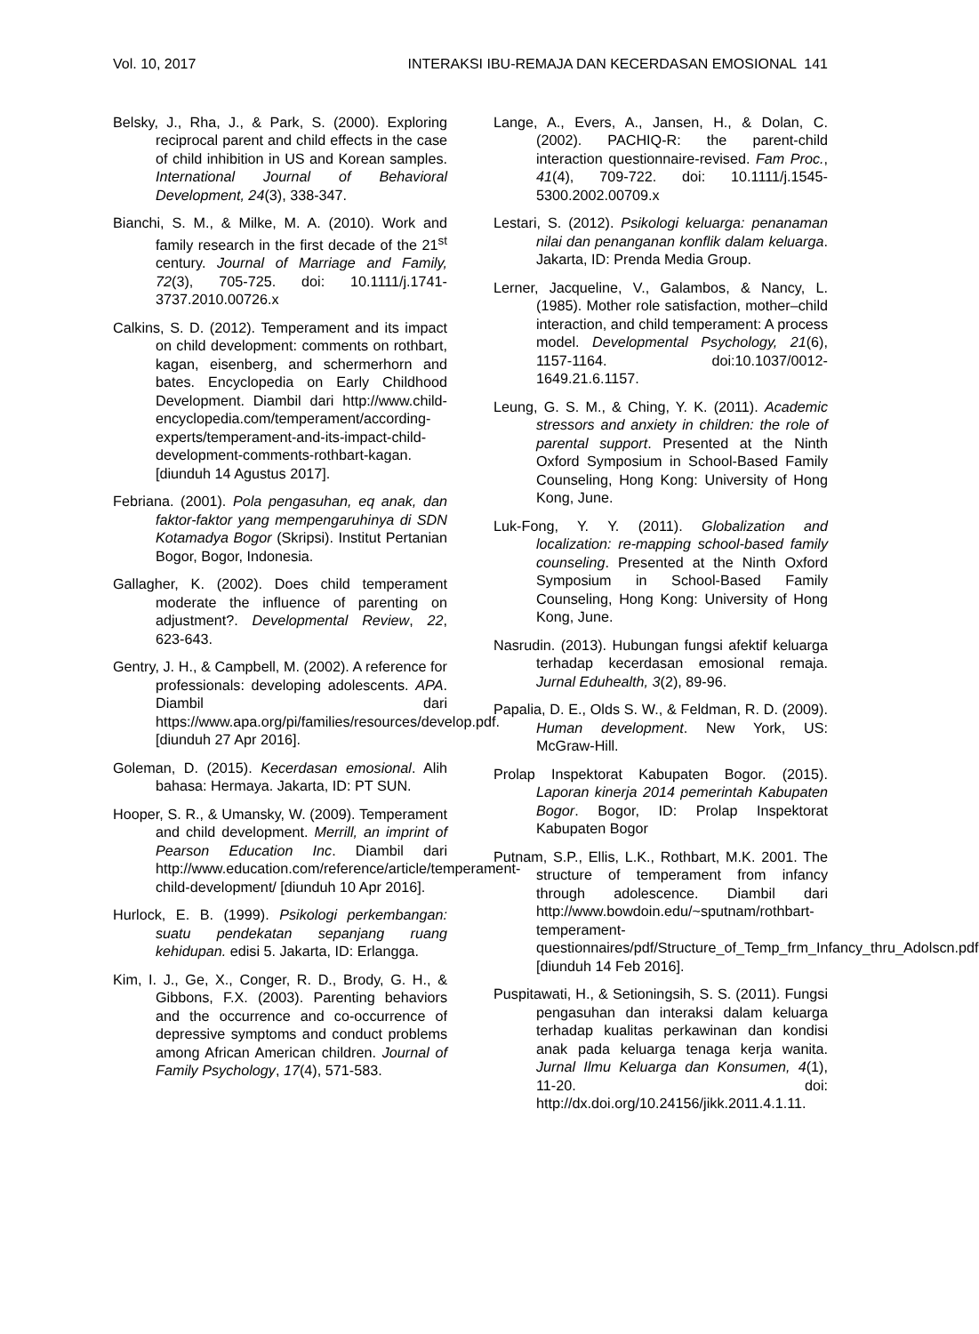Vol. 10, 2017 INTERAKSI IBU-REMAJA DAN KECERDASAN EMOSIONAL 141
Belsky, J., Rha, J., & Park, S. (2000). Exploring reciprocal parent and child effects in the case of child inhibition in US and Korean samples. International Journal of Behavioral Development, 24(3), 338-347.
Bianchi, S. M., & Milke, M. A. (2010). Work and family research in the first decade of the 21<sup>st</sup> century. Journal of Marriage and Family, 72(3), 705-725. doi: 10.1111/j.1741-3737.2010.00726.x
Calkins, S. D. (2012). Temperament and its impact on child development: comments on rothbart, kagan, eisenberg, and schermerhorn and bates. Encyclopedia on Early Childhood Development. Diambil dari http://www.child-encyclopedia.com/temperament/according-experts/temperament-and-its-impact-child-development-comments-rothbart-kagan. [diunduh 14 Agustus 2017].
Febriana. (2001). Pola pengasuhan, eq anak, dan faktor-faktor yang mempengaruhinya di SDN Kotamadya Bogor (Skripsi). Institut Pertanian Bogor, Bogor, Indonesia.
Gallagher, K. (2002). Does child temperament moderate the influence of parenting on adjustment?. Developmental Review, 22, 623-643.
Gentry, J. H., & Campbell, M. (2002). A reference for professionals: developing adolescents. APA. Diambil dari https://www.apa.org/pi/families/resources/develop.pdf. [diunduh 27 Apr 2016].
Goleman, D. (2015). Kecerdasan emosional. Alih bahasa: Hermaya. Jakarta, ID: PT SUN.
Hooper, S. R., & Umansky, W. (2009). Temperament and child development. Merrill, an imprint of Pearson Education Inc. Diambil dari http://www.education.com/reference/article/temperament-child-development/ [diunduh 10 Apr 2016].
Hurlock, E. B. (1999). Psikologi perkembangan: suatu pendekatan sepanjang ruang kehidupan. edisi 5. Jakarta, ID: Erlangga.
Kim, I. J., Ge, X., Conger, R. D., Brody, G. H., & Gibbons, F.X. (2003). Parenting behaviors and the occurrence and co-occurrence of depressive symptoms and conduct problems among African American children. Journal of Family Psychology, 17(4), 571-583.
Lange, A., Evers, A., Jansen, H., & Dolan, C. (2002). PACHIQ-R: the parent-child interaction questionnaire-revised. Fam Proc., 41(4), 709-722. doi: 10.1111/j.1545-5300.2002.00709.x
Lestari, S. (2012). Psikologi keluarga: penanaman nilai dan penanganan konflik dalam keluarga. Jakarta, ID: Prenda Media Group.
Lerner, Jacqueline, V., Galambos, & Nancy, L. (1985). Mother role satisfaction, mother–child interaction, and child temperament: A process model. Developmental Psychology, 21(6), 1157-1164. doi:10.1037/0012-1649.21.6.1157.
Leung, G. S. M., & Ching, Y. K. (2011). Academic stressors and anxiety in children: the role of parental support. Presented at the Ninth Oxford Symposium in School-Based Family Counseling, Hong Kong: University of Hong Kong, June.
Luk-Fong, Y. Y. (2011). Globalization and localization: re-mapping school-based family counseling. Presented at the Ninth Oxford Symposium in School-Based Family Counseling, Hong Kong: University of Hong Kong, June.
Nasrudin. (2013). Hubungan fungsi afektif keluarga terhadap kecerdasan emosional remaja. Jurnal Eduhealth, 3(2), 89-96.
Papalia, D. E., Olds S. W., & Feldman, R. D. (2009). Human development. New York, US: McGraw-Hill.
Prolap Inspektorat Kabupaten Bogor. (2015). Laporan kinerja 2014 pemerintah Kabupaten Bogor. Bogor, ID: Prolap Inspektorat Kabupaten Bogor
Putnam, S.P., Ellis, L.K., Rothbart, M.K. 2001. The structure of temperament from infancy through adolescence. Diambil dari http://www.bowdoin.edu/~sputnam/rothbart-temperament-questionnaires/pdf/Structure_of_Temp_frm_Infancy_thru_Adolscn.pdf [diunduh 14 Feb 2016].
Puspitawati, H., & Setioningsih, S. S. (2011). Fungsi pengasuhan dan interaksi dalam keluarga terhadap kualitas perkawinan dan kondisi anak pada keluarga tenaga kerja wanita. Jurnal Ilmu Keluarga dan Konsumen, 4(1), 11-20. doi: http://dx.doi.org/10.24156/jikk.2011.4.1.11.